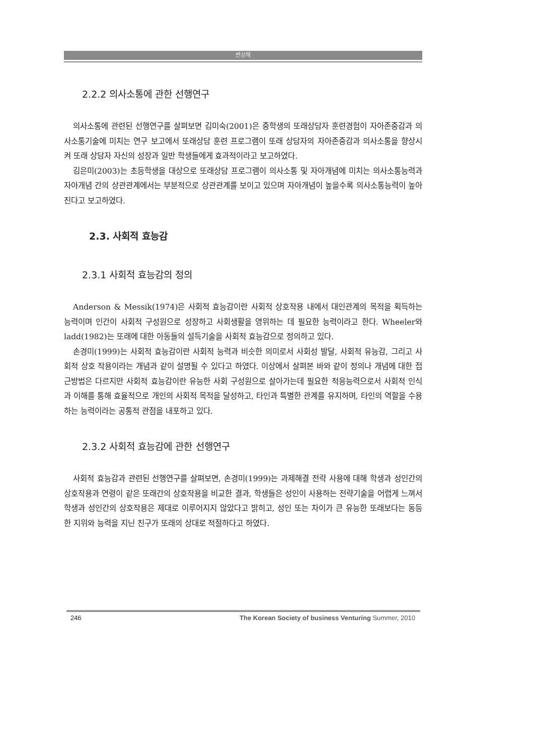변상해
2.2.2 의사소통에 관한 선행연구
의사소통에 관련된 선행연구를 살펴보면 김미숙(2001)은 중학생의 또래상담자 훈련경험이 자아존중감과 의사소통기술에 미치는 연구 보고에서 또래상담 훈련 프로그램이 또래 상담자의 자아존중감과 의사소통을 향상시켜 또래 상담자 자신의 성장과 일반 학생들에게 효과적이라고 보고하였다.
김은미(2003)는 초등학생을 대상으로 또래상담 프로그램이 의사소통 및 자아개념에 미치는 의사소통능력과 자아개념 간의 상관관계에서는 부분적으로 상관관계를 보이고 있으며 자아개념이 높을수록 의사소통능력이 높아진다고 보고하였다.
2.3. 사회적 효능감
2.3.1 사회적 효능감의 정의
Anderson & Messik(1974)은 사회적 효능감이란 사회적 상호작용 내에서 대인관계의 목적을 획득하는 능력이며 인간이 사회적 구성원으로 성장하고 사회생활을 영위하는 데 필요한 능력이라고 한다. Wheeler와 ladd(1982)는 또래에 대한 아동들의 설득기술을 사회적 효능감으로 정의하고 있다.
손경미(1999)는 사회적 효능감이란 사회적 능력과 비슷한 의미로서 사회성 발달, 사회적 유능감, 그리고 사회적 상호 작용이라는 개념과 같이 설명될 수 있다고 하였다. 이상에서 살펴본 바와 같이 정의나 개념에 대한 접근방법은 다르지만 사회적 효능감이란 유능한 사회 구성원으로 살아가는데 필요한 적응능력으로서 사회적 인식과 이해를 통해 효율적으로 개인의 사회적 목적을 달성하고, 타인과 특별한 관계를 유지하며, 타인의 역할을 수용하는 능력이라는 공통적 관점을 내포하고 있다.
2.3.2 사회적 효능감에 관한 선행연구
사회적 효능감과 관련된 선행연구를 살펴보면, 손경미(1999)는 과제해결 전략 사용에 대해 학생과 성인간의 상호작용과 연령이 같은 또래간의 상호작용을 비교한 결과, 학생들은 성인이 사용하는 전략기술을 어렵게 느껴서 학생과 성인간의 상호작용은 제대로 이루어지지 않았다고 밝히고, 성인 또는 차이가 큰 유능한 또래보다는 동등한 지위와 능력을 지닌 친구가 또래의 상대로 적절하다고 하였다.
246 The Korean Society of business Venturing Summer, 2010